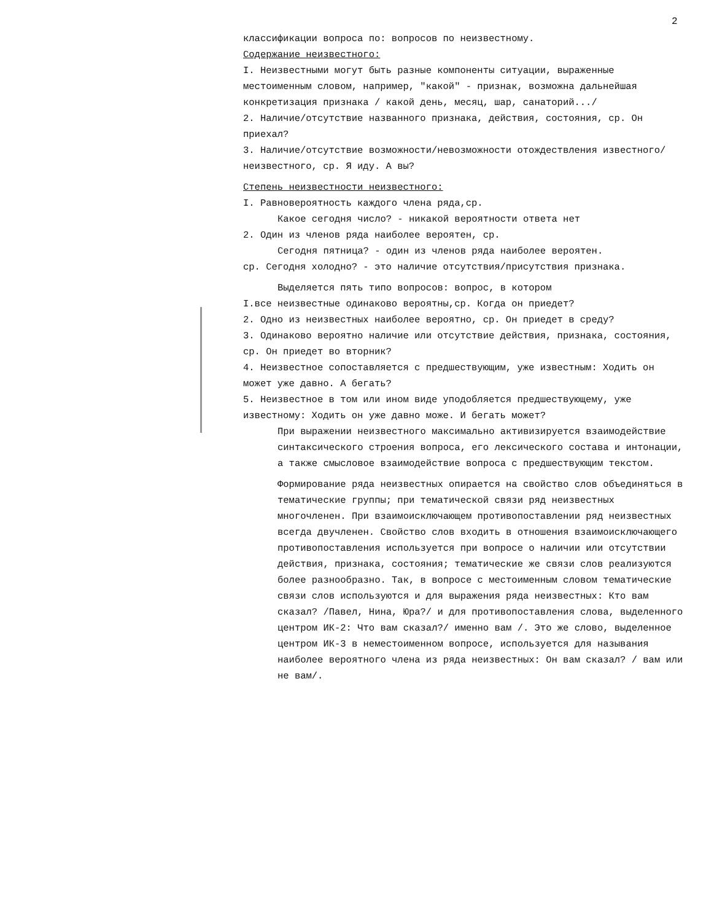2
классификации вопроса по: вопросов по неизвестному.
Содержание неизвестного:
I. Неизвестными могут быть разные компоненты ситуации, выраженные местоименным словом, например, "какой" - признак, возможна дальнейшая конкретизация признака / какой день, месяц, шар, санаторий.../
2. Наличие/отсутствие названного признака, действия, состояния, ср. Он приехал?
3. Наличие/отсутствие возможности/невозможности отождествления известного/неизвестного, ср. Я иду. А вы?
Степень неизвестности неизвестного:
I. Равновероятность каждого члена ряда,ср.
Какое сегодня число? - никакой вероятности ответа нет
2. Один из членов ряда наиболее вероятен, ср.
Сегодня пятница? - один из членов ряда наиболее вероятен.
ср. Сегодня холодно? - это наличие отсутствия/присутствия признака.
Выделяется пять типо вопросов: вопрос, в котором
I.все неизвестные одинаково вероятны,ср. Когда он приедет?
2. Одно из неизвестных наиболее вероятно, ср. Он приедет в среду?
3. Одинаково вероятно наличие или отсутствие действия, признака, состояния, ср. Он приедет во вторник?
4. Неизвестное сопоставляется с предшествующим, уже известным: Ходить он может уже давно. А бегать?
5. Неизвестное в том или ином виде уподобляется предшествующему, уже известному: Ходить он уже давно може. И бегать может?
При выражении неизвестного максимально активизируется взаимодействие синтаксического строения вопроса, его лексического состава и интонации, а также смысловое взаимодействие вопроса с предшествующим текстом.
Формирование ряда неизвестных опирается на свойство слов объединяться в тематические группы; при тематической связи ряд неизвестных многочленен. При взаимоисключающем противопоставлении ряд неизвестных всегда двучленен. Свойство слов входить в отношения взаимоисключающего противопоставления используется при вопросе о наличии или отсутствии действия, признака, состояния; тематические же связи слов реализуются более разнообразно. Так, в вопросе с местоименным словом тематические связи слов используются и для выражения ряда неизвестных: Кто вам сказал? /Павел, Нина, Юра?/ и для противопоставления слова, выделенного центром ИК-2: Что вам сказал?/ именно вам /. Это же слово, выделенное центром ИК-3 в неместоименном вопросе, используется для называния наиболее вероятного члена из ряда неизвестных: Он вам сказал? / вам или не вам/.